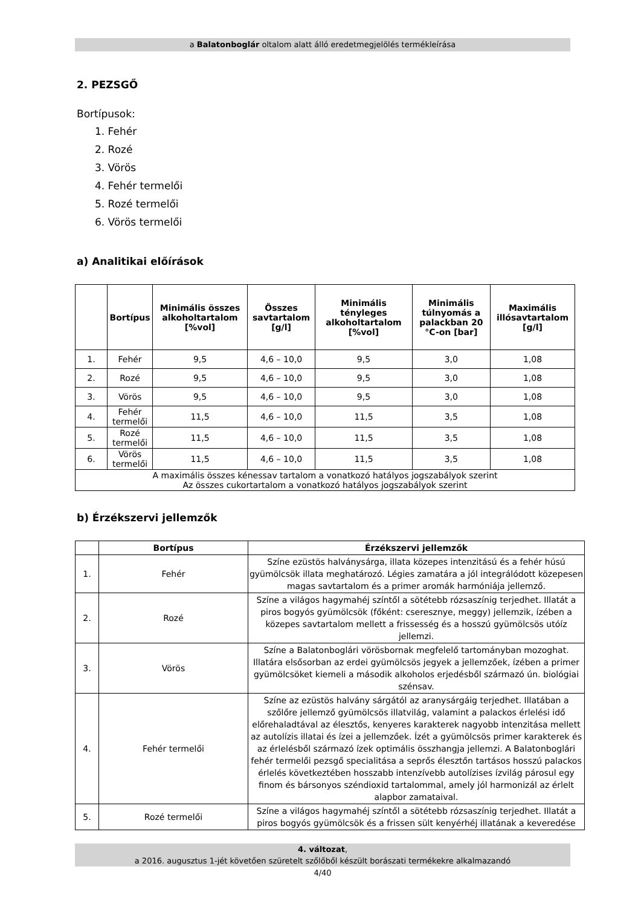a Balatonboglár oltalom alatt álló eredetmegjelölés termékleírása
2. PEZSGŐ
Bortípusok:
1. Fehér
2. Rozé
3. Vörös
4. Fehér termelői
5. Rozé termelői
6. Vörös termelői
a) Analitikai előírások
| | Bortípus | Minimális összes alkoholtartalom [%vol] | Összes savtartalom [g/l] | Minimális tényleges alkoholtartalom [%vol] | Minimális túlnyomás a palackban 20 °C-on [bar] | Maximális illósavtartalom [g/l] |
| --- | --- | --- | --- | --- | --- | --- |
| 1. | Fehér | 9,5 | 4,6 – 10,0 | 9,5 | 3,0 | 1,08 |
| 2. | Rozé | 9,5 | 4,6 – 10,0 | 9,5 | 3,0 | 1,08 |
| 3. | Vörös | 9,5 | 4,6 – 10,0 | 9,5 | 3,0 | 1,08 |
| 4. | Fehér termelői | 11,5 | 4,6 – 10,0 | 11,5 | 3,5 | 1,08 |
| 5. | Rozé termelői | 11,5 | 4,6 – 10,0 | 11,5 | 3,5 | 1,08 |
| 6. | Vörös termelői | 11,5 | 4,6 – 10,0 | 11,5 | 3,5 | 1,08 |
| A maximális összes kénessav tartalom a vonatkozó hatályos jogszabályok szerint Az összes cukortartalom a vonatkozó hatályos jogszabályok szerint | | | | | | |
b) Érzékszervi jellemzők
| | Bortípus | Érzékszervi jellemzők |
| --- | --- | --- |
| 1. | Fehér | Színe ezüstös halványsárga, illata közepes intenzitású és a fehér húsú gyümölcsök illata meghatározó. Légies zamatára a jól integrálódott közepesen magas savtartalom és a primer aromák harmóniája jellemző. |
| 2. | Rozé | Színe a világos hagymahéj színtől a sötétebb rózsaszínig terjedhet. Illatát a piros bogyós gyümölcsök (főként: cseresznye, meggy) jellemzik, ízében a közepes savtartalom mellett a frissesség és a hosszú gyümölcsös utóíz jellemzi. |
| 3. | Vörös | Színe a Balatonboglári vörösbornak megfelelő tartományban mozoghat. Illatára elsősorban az erdei gyümölcsös jegyek a jellemzőek, ízében a primer gyümölcsöket kiemeli a második alkoholos erjedésből származó ún. biológiai szénsav. |
| 4. | Fehér termelői | Színe az ezüstös halvány sárgától az aranysárgáig terjedhet. Illatában a szőlőre jellemző gyümölcsös illatvilág, valamint a palackos érlelési idő előrehaladtával az élesztős, kenyeres karakterek nagyobb intenzitása mellett az autolízis illatai és ízei a jellemzőek. Ízét a gyümölcsös primer karakterek és az érlelésből származó ízek optimális összhangja jellemzi. A Balatonboglári fehér termelői pezsgő specialitása a seprős élesztőn tartásos hosszú palackos érlelés következtében hosszabb intenzívebb autolízises ízvilág párosul egy finom és bársonyos széndioxid tartalommal, amely jól harmonizál az érlelt alapbor zamataival. |
| 5. | Rozé termelői | Színe a világos hagymahéj színtől a sötétebb rózsaszínig terjedhet. Illatát a piros bogyós gyümölcsök és a frissen sült kenyérhéj illatának a keveredése |
4. változat,
a 2016. augusztus 1-jét követően szüretelt szőlőből készült borászati termékekre alkalmazandó
4/40